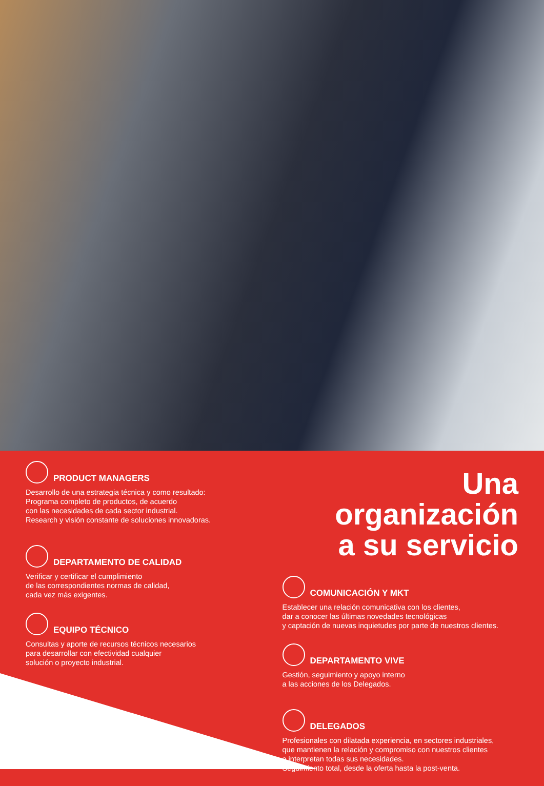PRODUCT MANAGERS
Desarrollo de una estrategia técnica y como resultado:
Programa completo de productos, de acuerdo
con las necesidades de cada sector industrial.
Research y visión constante de soluciones innovadoras.
DEPARTAMENTO DE CALIDAD
Verificar y certificar el cumplimiento
de las correspondientes normas de calidad,
cada vez más exigentes.
EQUIPO TÉCNICO
Consultas y aporte de recursos técnicos necesarios
para desarrollar con efectividad cualquier
solución o proyecto industrial.
Una organización
a su servicio
COMUNICACIÓN Y MKT
Establecer una relación comunicativa con los clientes,
dar a conocer las últimas novedades tecnológicas
y captación de nuevas inquietudes por parte de nuestros clientes.
DEPARTAMENTO VIVE
Gestión, seguimiento y apoyo interno
a las acciones de los Delegados.
DELEGADOS
Profesionales con dilatada experiencia, en sectores industriales,
que mantienen la relación y compromiso con nuestros clientes
e interpretan todas sus necesidades.
Seguimiento total, desde la oferta hasta la post-venta.